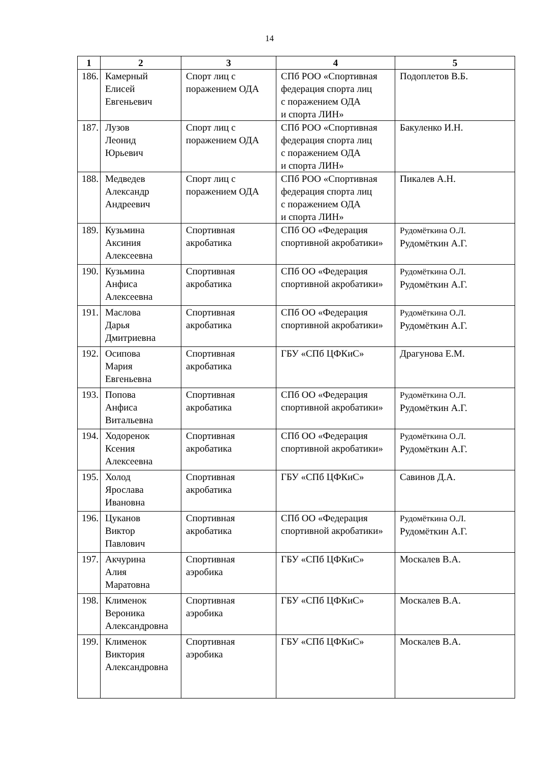14
| 1 | 2 | 3 | 4 | 5 |
| --- | --- | --- | --- | --- |
| 186. | Камерный Елисей Евгеньевич | Спорт лиц с поражением ОДА | СПб РОО «Спортивная федерация спорта лиц с поражением ОДА и спорта ЛИН» | Подоплетов В.Б. |
| 187. | Лузов Леонид Юрьевич | Спорт лиц с поражением ОДА | СПб РОО «Спортивная федерация спорта лиц с поражением ОДА и спорта ЛИН» | Бакуленко И.Н. |
| 188. | Медведев Александр Андреевич | Спорт лиц с поражением ОДА | СПб РОО «Спортивная федерация спорта лиц с поражением ОДА и спорта ЛИН» | Пикалев А.Н. |
| 189. | Кузьмина Аксиния Алексеевна | Спортивная акробатика | СПб ОО «Федерация спортивной акробатики» | Рудомёткина О.Л. Рудомёткин А.Г. |
| 190. | Кузьмина Анфиса Алексеевна | Спортивная акробатика | СПб ОО «Федерация спортивной акробатики» | Рудомёткина О.Л. Рудомёткин А.Г. |
| 191. | Маслова Дарья Дмитриевна | Спортивная акробатика | СПб ОО «Федерация спортивной акробатики» | Рудомёткина О.Л. Рудомёткин А.Г. |
| 192. | Осипова Мария Евгеньевна | Спортивная акробатика | ГБУ «СПб ЦФКиС» | Драгунова Е.М. |
| 193. | Попова Анфиса Витальевна | Спортивная акробатика | СПб ОО «Федерация спортивной акробатики» | Рудомёткина О.Л. Рудомёткин А.Г. |
| 194. | Ходоренок Ксения Алексеевна | Спортивная акробатика | СПб ОО «Федерация спортивной акробатики» | Рудомёткина О.Л. Рудомёткин А.Г. |
| 195. | Холод Ярослава Ивановна | Спортивная акробатика | ГБУ «СПб ЦФКиС» | Савинов Д.А. |
| 196. | Цуканов Виктор Павлович | Спортивная акробатика | СПб ОО «Федерация спортивной акробатики» | Рудомёткина О.Л. Рудомёткин А.Г. |
| 197. | Акчурина Алия Маратовна | Спортивная аэробика | ГБУ «СПб ЦФКиС» | Москалев В.А. |
| 198. | Клименок Вероника Александровна | Спортивная аэробика | ГБУ «СПб ЦФКиС» | Москалев В.А. |
| 199. | Клименок Виктория Александровна | Спортивная аэробика | ГБУ «СПб ЦФКиС» | Москалев В.А. |